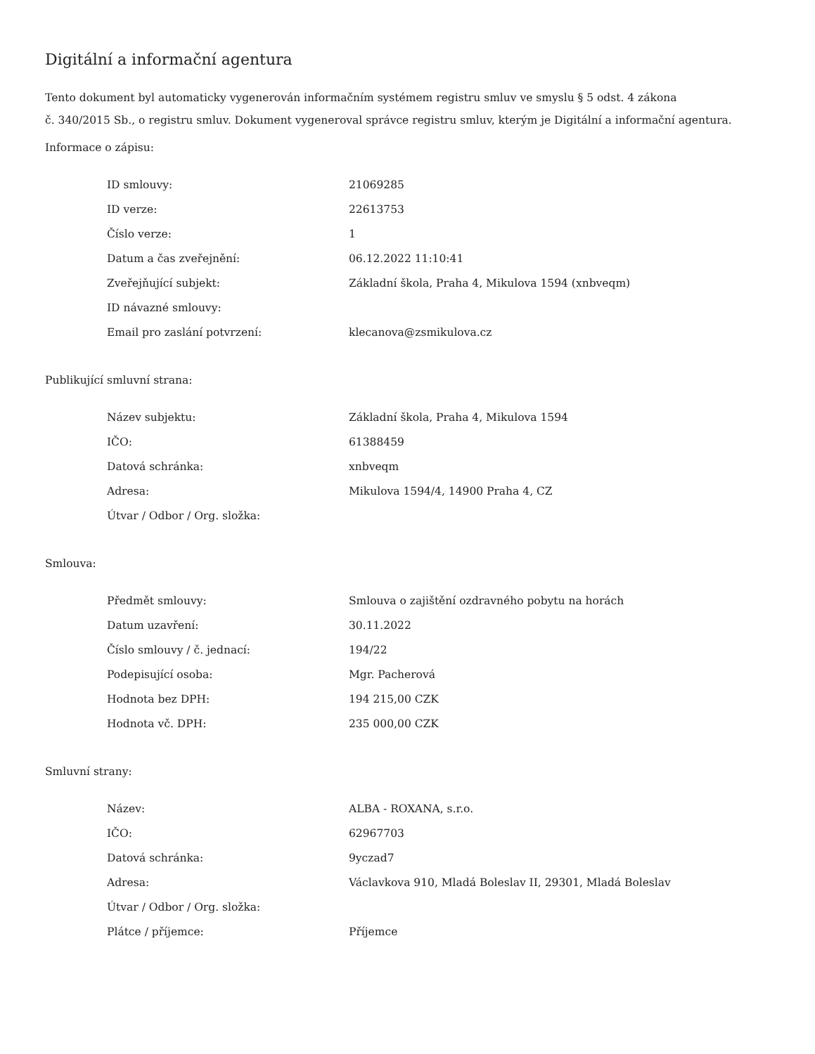Digitální a informační agentura
Tento dokument byl automaticky vygenerován informačním systémem registru smluv ve smyslu § 5 odst. 4 zákona
č. 340/2015 Sb., o registru smluv. Dokument vygeneroval správce registru smluv, kterým je Digitální a informační agentura.
Informace o zápisu:
| ID smlouvy: | 21069285 |
| ID verze: | 22613753 |
| Číslo verze: | 1 |
| Datum a čas zveřejnění: | 06.12.2022 11:10:41 |
| Zveřejňující subjekt: | Základní škola, Praha 4, Mikulova 1594 (xnbveqm) |
| ID návazné smlouvy: | |
| Email pro zaslání potvrzení: | klecanova@zsmikulova.cz |
Publikující smluvní strana:
| Název subjektu: | Základní škola, Praha 4, Mikulova 1594 |
| IČO: | 61388459 |
| Datová schránka: | xnbveqm |
| Adresa: | Mikulova 1594/4, 14900 Praha 4, CZ |
| Útvar / Odbor / Org. složka: | |
Smlouva:
| Předmět smlouvy: | Smlouva o zajištění ozdravného pobytu na horách |
| Datum uzavření: | 30.11.2022 |
| Číslo smlouvy / č. jednací: | 194/22 |
| Podepisující osoba: | Mgr. Pacherová |
| Hodnota bez DPH: | 194 215,00 CZK |
| Hodnota vč. DPH: | 235 000,00 CZK |
Smluvní strany:
| Název: | ALBA - ROXANA, s.r.o. |
| IČO: | 62967703 |
| Datová schránka: | 9yczad7 |
| Adresa: | Václavkova 910, Mladá Boleslav II, 29301, Mladá Boleslav |
| Útvar / Odbor / Org. složka: | |
| Plátce / příjemce: | Příjemce |